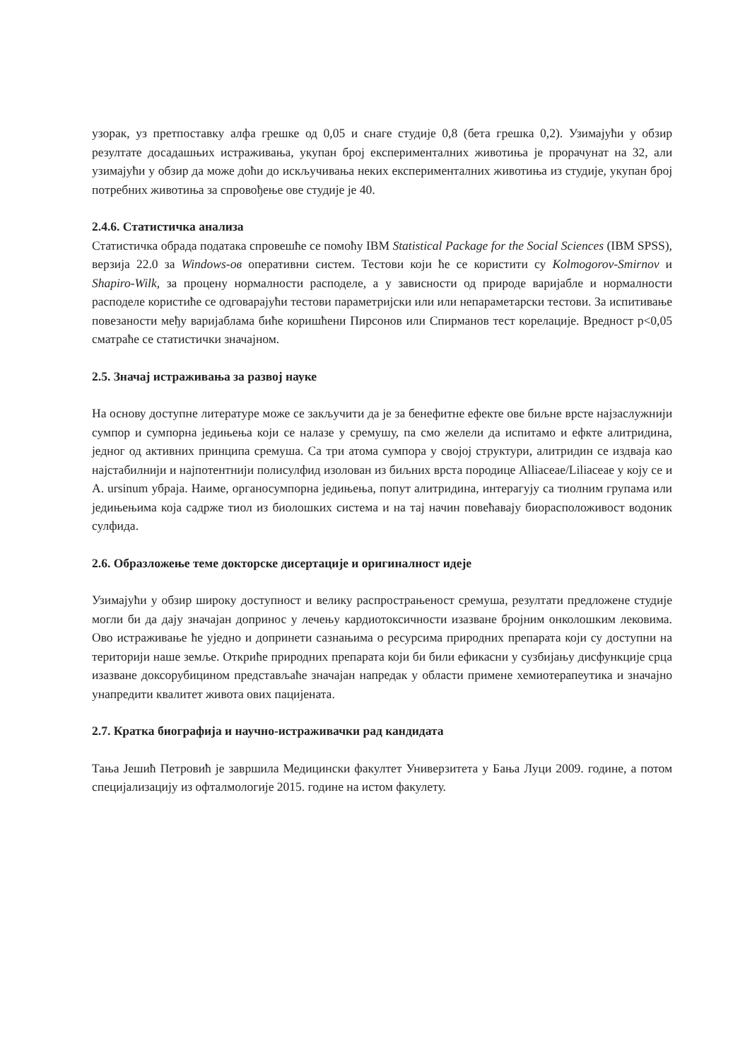узорак, уз претпоставку алфа грешке од 0,05 и снаге студије 0,8 (бета грешка 0,2). Узимајући у обзир резултате досадашњих истраживања, укупан број експерименталних животиња је прорачунат на 32, али узимајући у обзир да може доћи до искључивања неких експерименталних животиња из студије, укупан број потребних животиња за спровођење ове студије је 40.
2.4.6. Статистичка анализа
Статистичка обрада података спровешће се помоћу IBM Statistical Package for the Social Sciences (IBM SPSS), верзија 22.0 за Windows-ов оперативни систем. Тестови који ће се користити су Kolmogorov-Smirnov и Shapiro-Wilk, за процену нормалности расподеле, а у зависности од природе варијабле и нормалности расподеле користиће се одговарајући тестови параметријски или или непараметарски тестови. За испитивање повезаности међу варијаблама биће коришћени Пирсонов или Спирманов тест корелације. Вредност p<0,05 сматраће се статистички значајном.
2.5. Значај истраживања за развој науке
На основу доступне литературе може се закључити да је за бенефитне ефекте ове биљне врсте најзаслужнији сумпор и сумпорна једињења који се налазе у сремушу, па смо желели да испитамо и ефкте алитридина, једног од активних принципа сремуша. Са три атома сумпора у својој структури, алитридин се издваја као најстабилнији и најпотентнији полисулфид изолован из биљних врста породице Alliaceae/Liliaceae у коју се и A. ursinum убраја. Наиме, органосумпорна једињења, попут алитридина, интерагују са тиолним групама или једињењима која садрже тиол из биолошких система и на тај начин повећавају биорасположивост водоник сулфида.
2.6. Образложење теме докторске дисертације и оригиналност идеје
Узимајући у обзир широку доступност и велику распрострањеност сремуша, резултати предложене студије могли би да дају значајан допринос у лечењу кардиотоксичности изазване бројним онколошким лековима. Ово истраживање ће уједно и допринети сазнањима о ресурсима природних препарата који су доступни на територији наше земље. Откриће природних препарата који би били ефикасни у сузбијању дисфункције срца изазване доксорубицином представљаће значајан напредак у области примене хемиотерапеутика и значајно унапредити квалитет живота ових пацијената.
2.7. Кратка биографија и научно-истраживачки рад кандидата
Тања Јешић Петровић је завршила Медицински факултет Универзитета у Бања Луци 2009. године, а потом специјализацију из офталмологије 2015. године на истом факулету.